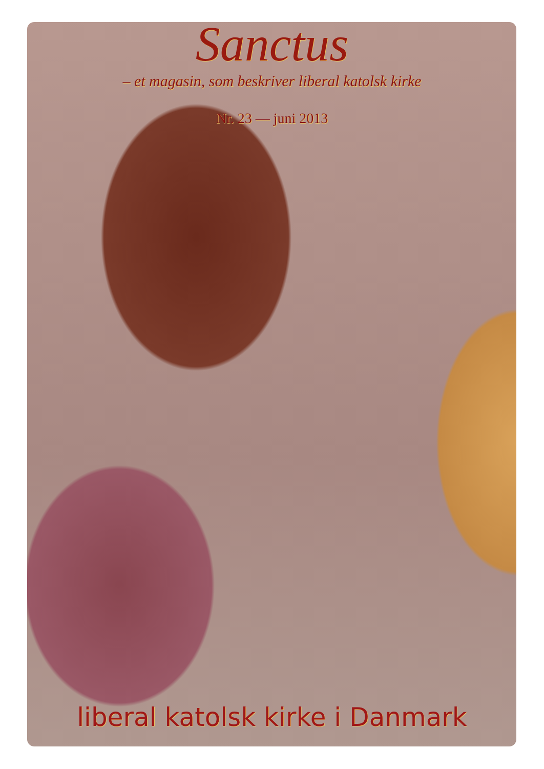Sanctus
– et magasin, som beskriver liberal katolsk kirke
Nr. 23 — juni 2013
liberal katolsk kirke i Danmark